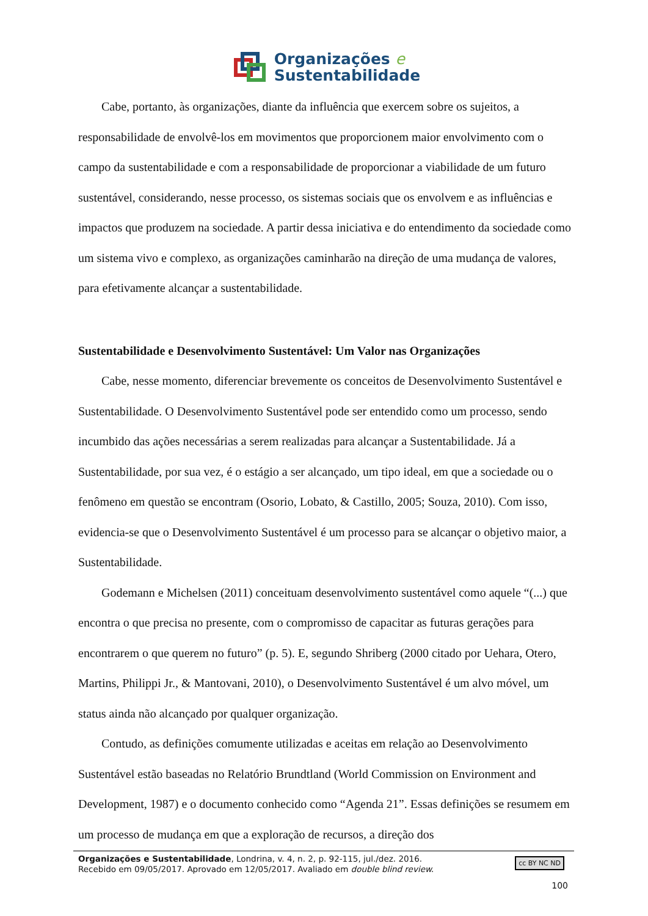Organizações e
Sustentabilidade
Cabe, portanto, às organizações, diante da influência que exercem sobre os sujeitos, a responsabilidade de envolvê-los em movimentos que proporcionem maior envolvimento com o campo da sustentabilidade e com a responsabilidade de proporcionar a viabilidade de um futuro sustentável, considerando, nesse processo, os sistemas sociais que os envolvem e as influências e impactos que produzem na sociedade. A partir dessa iniciativa e do entendimento da sociedade como um sistema vivo e complexo, as organizações caminharão na direção de uma mudança de valores, para efetivamente alcançar a sustentabilidade.
Sustentabilidade e Desenvolvimento Sustentável: Um Valor nas Organizações
Cabe, nesse momento, diferenciar brevemente os conceitos de Desenvolvimento Sustentável e Sustentabilidade. O Desenvolvimento Sustentável pode ser entendido como um processo, sendo incumbido das ações necessárias a serem realizadas para alcançar a Sustentabilidade. Já a Sustentabilidade, por sua vez, é o estágio a ser alcançado, um tipo ideal, em que a sociedade ou o fenômeno em questão se encontram (Osorio, Lobato, & Castillo, 2005; Souza, 2010). Com isso, evidencia-se que o Desenvolvimento Sustentável é um processo para se alcançar o objetivo maior, a Sustentabilidade.
Godemann e Michelsen (2011) conceituam desenvolvimento sustentável como aquele “(...) que encontra o que precisa no presente, com o compromisso de capacitar as futuras gerações para encontrarem o que querem no futuro” (p. 5). E, segundo Shriberg (2000 citado por Uehara, Otero, Martins, Philippi Jr., & Mantovani, 2010), o Desenvolvimento Sustentável é um alvo móvel, um status ainda não alcançado por qualquer organização.
Contudo, as definições comumente utilizadas e aceitas em relação ao Desenvolvimento Sustentável estão baseadas no Relatório Brundtland (World Commission on Environment and Development, 1987) e o documento conhecido como “Agenda 21”. Essas definições se resumem em um processo de mudança em que a exploração de recursos, a direção dos
Organizações e Sustentabilidade, Londrina, v. 4, n. 2, p. 92-115, jul./dez. 2016.
Recebido em 09/05/2017. Aprovado em 12/05/2017. Avaliado em double blind review.
cc BY NC ND
100